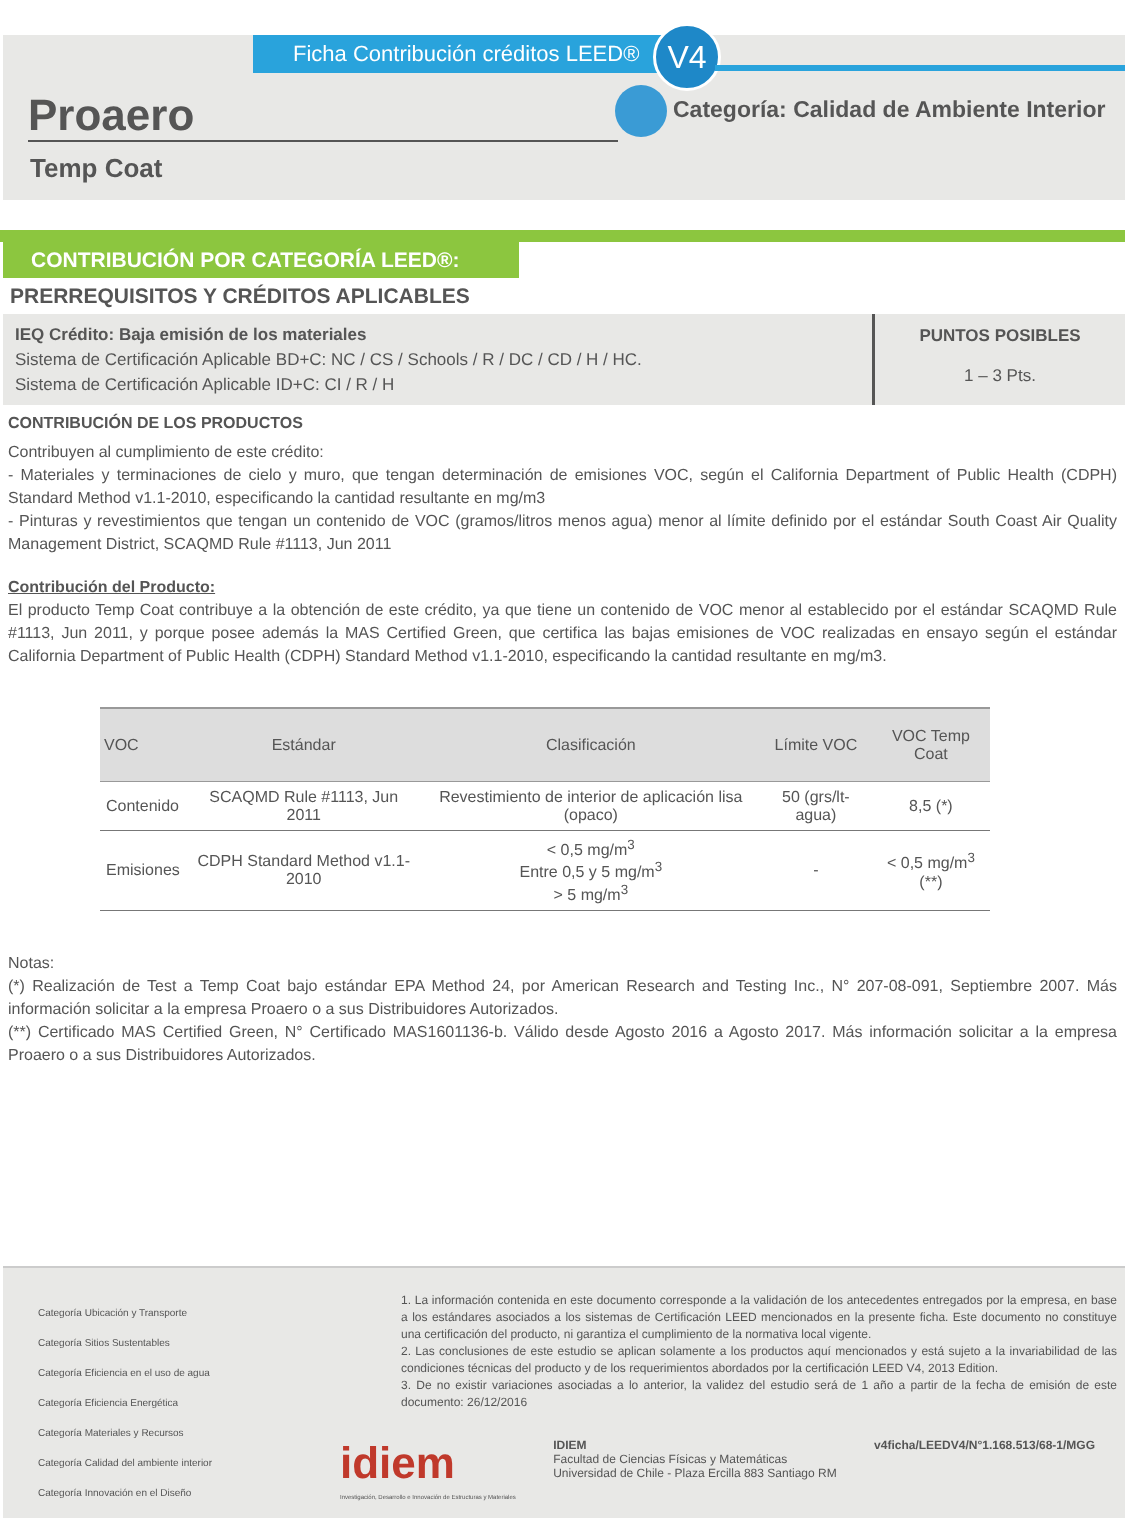Ficha Contribución créditos LEED®
V4
Proaero
Temp Coat
Categoría: Calidad de Ambiente Interior
CONTRIBUCIÓN POR CATEGORÍA LEED®:
PRERREQUISITOS Y CRÉDITOS APLICABLES
IEQ Crédito: Baja emisión de los materiales
Sistema de Certificación Aplicable BD+C: NC / CS / Schools / R / DC / CD / H / HC.
Sistema de Certificación Aplicable ID+C: CI / R / H
PUNTOS POSIBLES
1 – 3 Pts.
CONTRIBUCIÓN DE LOS PRODUCTOS
Contribuyen al cumplimiento de este crédito:
- Materiales y terminaciones de cielo y muro, que tengan determinación de emisiones VOC, según el California Department of Public Health (CDPH) Standard Method v1.1-2010, especificando la cantidad resultante en mg/m3
- Pinturas y revestimientos que tengan un contenido de VOC (gramos/litros menos agua) menor al límite definido por el estándar South Coast Air Quality Management District, SCAQMD Rule #1113, Jun 2011
Contribución del Producto:
El producto Temp Coat contribuye a la obtención de este crédito, ya que tiene un contenido de VOC menor al establecido por el estándar SCAQMD Rule #1113, Jun 2011, y porque posee además la MAS Certified Green, que certifica las bajas emisiones de VOC realizadas en ensayo según el estándar California Department of Public Health (CDPH) Standard Method v1.1-2010, especificando la cantidad resultante en mg/m3.
| VOC | Estándar | Clasificación | Límite VOC | VOC Temp Coat |
| --- | --- | --- | --- | --- |
| Contenido | SCAQMD Rule #1113, Jun 2011 | Revestimiento de interior de aplicación lisa (opaco) | 50 (grs/lt-agua) | 8,5 (*) |
| Emisiones | CDPH Standard Method v1.1-2010 | < 0,5 mg/m<sup>3</sup> Entre 0,5 y 5 mg/m<sup>3</sup> > 5 mg/m<sup>3</sup> | - | < 0,5 mg/m<sup>3</sup> (**) |
Notas:
(*) Realización de Test a Temp Coat bajo estándar EPA Method 24, por American Research and Testing Inc., N° 207-08-091, Septiembre 2007. Más información solicitar a la empresa Proaero o a sus Distribuidores Autorizados.
(**) Certificado MAS Certified Green, N° Certificado MAS1601136-b. Válido desde Agosto 2016 a Agosto 2017. Más información solicitar a la empresa Proaero o a sus Distribuidores Autorizados.
Categoría Ubicación y Transporte
Categoría Sitios Sustentables
Categoría Eficiencia en el uso de agua
Categoría Eficiencia Energética
Categoría Materiales y Recursos
Categoría Calidad del ambiente interior
Categoría Innovación en el Diseño
1. La información contenida en este documento corresponde a la validación de los antecedentes entregados por la empresa, en base a los estándares asociados a los sistemas de Certificación LEED mencionados en la presente ficha. Este documento no constituye una certificación del producto, ni garantiza el cumplimiento de la normativa local vigente.
2. Las conclusiones de este estudio se aplican solamente a los productos aquí mencionados y está sujeto a la invariabilidad de las condiciones técnicas del producto y de los requerimientos abordados por la certificación LEED V4, 2013 Edition.
3. De no existir variaciones asociadas a lo anterior, la validez del estudio será de 1 año a partir de la fecha de emisión de este documento: 26/12/2016
idiem
Investigación, Desarrollo e Innovación de Estructuras y Materiales
IDIEM
Facultad de Ciencias Físicas y Matemáticas
Universidad de Chile - Plaza Ercilla 883 Santiago RM
v4ficha/LEEDV4/N°1.168.513/68-1/MGG